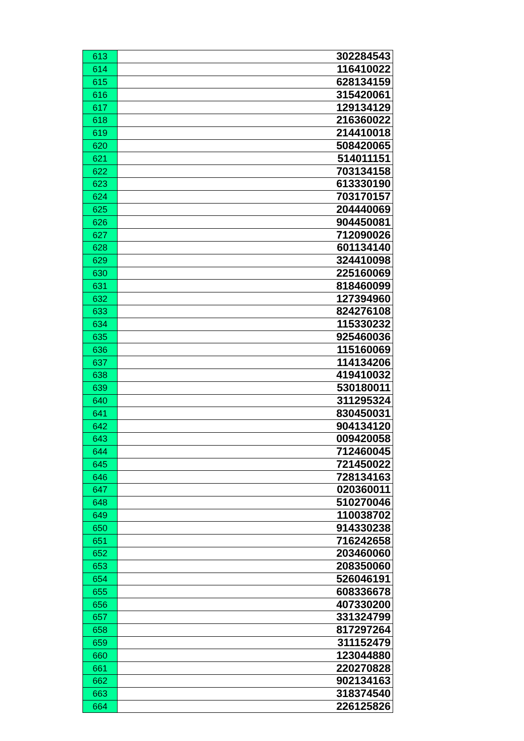| 613 | 302284543 |
| 614 | 116410022 |
| 615 | 628134159 |
| 616 | 315420061 |
| 617 | 129134129 |
| 618 | 216360022 |
| 619 | 214410018 |
| 620 | 508420065 |
| 621 | 514011151 |
| 622 | 703134158 |
| 623 | 613330190 |
| 624 | 703170157 |
| 625 | 204440069 |
| 626 | 904450081 |
| 627 | 712090026 |
| 628 | 601134140 |
| 629 | 324410098 |
| 630 | 225160069 |
| 631 | 818460099 |
| 632 | 127394960 |
| 633 | 824276108 |
| 634 | 115330232 |
| 635 | 925460036 |
| 636 | 115160069 |
| 637 | 114134206 |
| 638 | 419410032 |
| 639 | 530180011 |
| 640 | 311295324 |
| 641 | 830450031 |
| 642 | 904134120 |
| 643 | 009420058 |
| 644 | 712460045 |
| 645 | 721450022 |
| 646 | 728134163 |
| 647 | 020360011 |
| 648 | 510270046 |
| 649 | 110038702 |
| 650 | 914330238 |
| 651 | 716242658 |
| 652 | 203460060 |
| 653 | 208350060 |
| 654 | 526046191 |
| 655 | 608336678 |
| 656 | 407330200 |
| 657 | 331324799 |
| 658 | 817297264 |
| 659 | 311152479 |
| 660 | 123044880 |
| 661 | 220270828 |
| 662 | 902134163 |
| 663 | 318374540 |
| 664 | 226125826 |